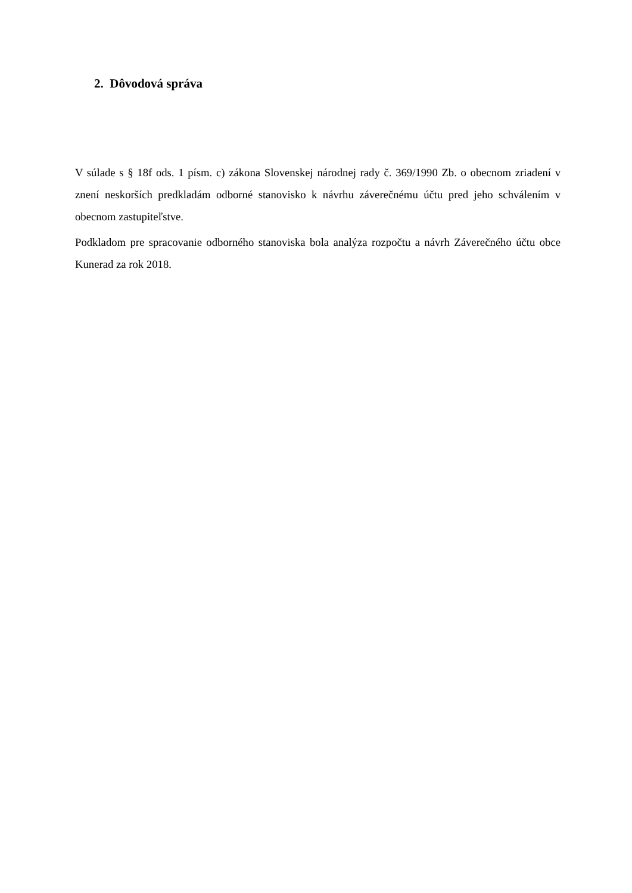2. Dôvodová správa
V súlade s § 18f ods. 1 písm. c) zákona Slovenskej národnej rady č. 369/1990 Zb. o obecnom zriadení v znení neskorších predkladám odborné stanovisko k návrhu záverečnému účtu pred jeho schválením v obecnom zastupiteľstve.
Podkladom pre spracovanie odborného stanoviska bola analýza rozpočtu a návrh Záverečného účtu obce Kunerad za rok 2018.